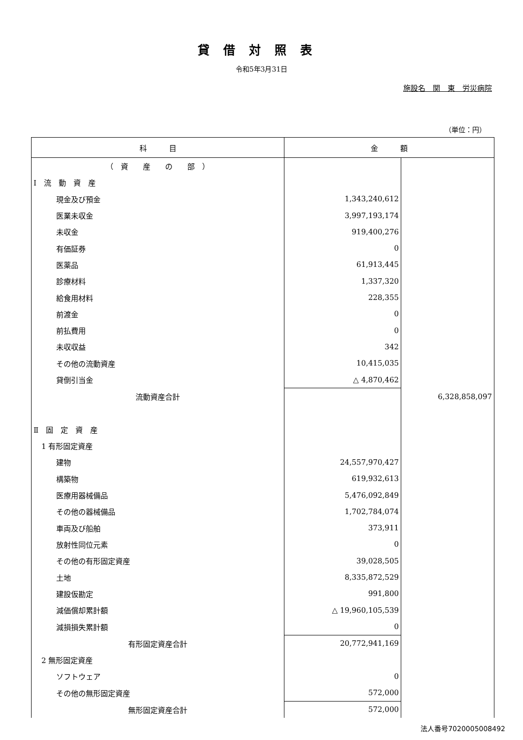貸借対照表
令和5年3月31日
施設名　関　東　労災病院
（単位：円）
| 科 目 | 金 額 | |
| --- | --- | --- |
| （ 資 産 の 部 ） | | |
| Ⅰ 流 動 資 産 | | |
| 現金及び預金 | 1,343,240,612 | |
| 医業未収金 | 3,997,193,174 | |
| 未収金 | 919,400,276 | |
| 有価証券 | 0 | |
| 医薬品 | 61,913,445 | |
| 診療材料 | 1,337,320 | |
| 給食用材料 | 228,355 | |
| 前渡金 | 0 | |
| 前払費用 | 0 | |
| 未収収益 | 342 | |
| その他の流動資産 | 10,415,035 | |
| 貸倒引当金 | △ 4,870,462 | |
| 流動資産合計 | | 6,328,858,097 |
| Ⅱ 固 定 資 産 | | |
| 1 有形固定資産 | | |
| 建物 | 24,557,970,427 | |
| 構築物 | 619,932,613 | |
| 医療用器械備品 | 5,476,092,849 | |
| その他の器械備品 | 1,702,784,074 | |
| 車両及び船舶 | 373,911 | |
| 放射性同位元素 | 0 | |
| その他の有形固定資産 | 39,028,505 | |
| 土地 | 8,335,872,529 | |
| 建設仮勘定 | 991,800 | |
| 減価償却累計額 | △ 19,960,105,539 | |
| 減損損失累計額 | 0 | |
| 有形固定資産合計 | 20,772,941,169 | |
| 2 無形固定資産 | | |
| ソフトウェア | 0 | |
| その他の無形固定資産 | 572,000 | |
| 無形固定資産合計 | 572,000 | |
法人番号7020005008492